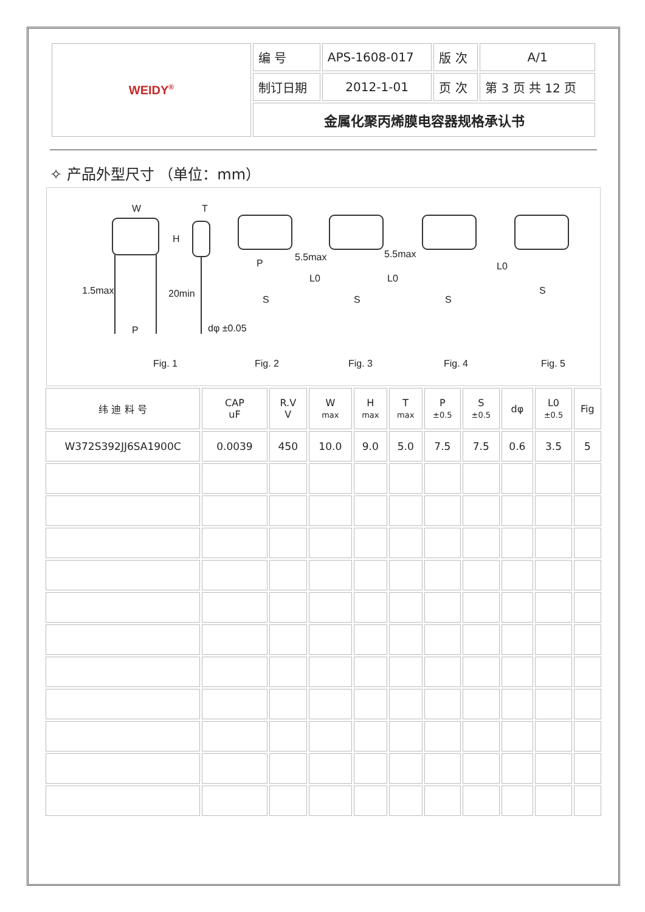| WEIDY<sup>®</sup> | 编 号 | APS-1608-017 | 版 次 | A/1 |
| | 制订日期 | 2012-1-01 | 页 次 | 第 3 页 共 12 页 |
| | 金属化聚丙烯膜电容器规格承认书 | | | |
✧ 产品外型尺寸 （单位：mm）
W T
H
1.5max 20min
P dφ ±0.05
P
5.5max 5.5max
L0 L0
L0
S S S
S
Fig. 1 Fig. 2 Fig. 3 Fig. 4 Fig. 5
| 纬 迪 料 号 | CAP uF | R.V V | W max | H max | T max | P ±0.5 | S ±0.5 | dφ | L0 ±0.5 | Fig |
| W372S392JJ6SA1900C | 0.0039 | 450 | 10.0 | 9.0 | 5.0 | 7.5 | 7.5 | 0.6 | 3.5 | 5 |